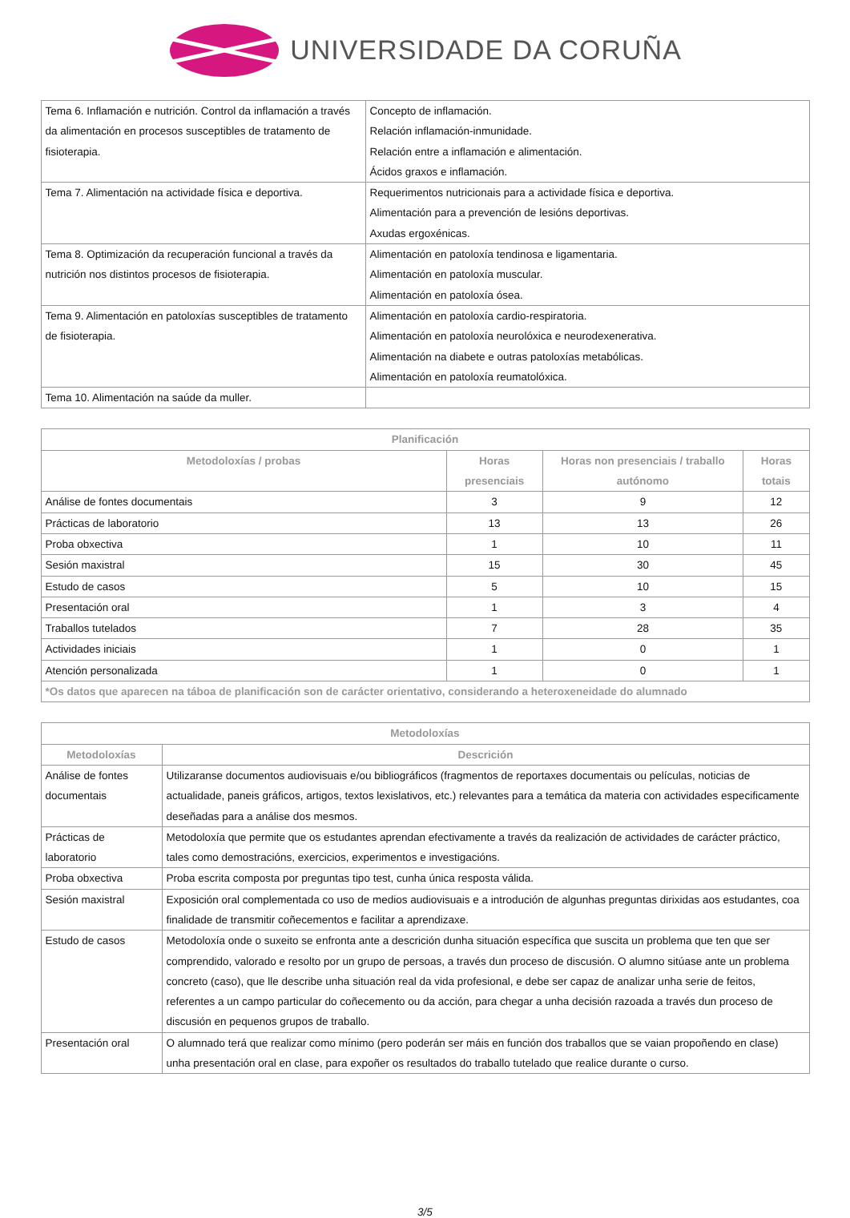UNIVERSIDADE DA CORUÑA
| Tema 6. Inflamación e nutrición. Control da inflamación a través da alimentación en procesos susceptibles de tratamento de fisioterapia. | Concepto de inflamación. Relación inflamación-inmunidade. Relación entre a inflamación e alimentación. Ácidos graxos e inflamación. |
| Tema 7. Alimentación na actividade física e deportiva. | Requerimentos nutricionais para a actividade física e deportiva. Alimentación para a prevención de lesións deportivas. Axudas ergoxénicas. |
| Tema 8. Optimización da recuperación funcional a través da nutrición nos distintos procesos de fisioterapia. | Alimentación en patoloxía tendinosa e ligamentaria. Alimentación en patoloxía muscular. Alimentación en patoloxía ósea. |
| Tema 9. Alimentación en patoloxías susceptibles de tratamento de fisioterapia. | Alimentación en patoloxía cardio-respiratoria. Alimentación en patoloxía neurolóxica e neurodexenerativa. Alimentación na diabete e outras patoloxías metabólicas. Alimentación en patoloxía reumatolóxica. |
| Tema 10. Alimentación na saúde da muller. | |
| Planificación | | | |
| --- | --- | --- | --- |
| Metodoloxías / probas | Horas presenciais | Horas non presenciais / traballo autónomo | Horas totais |
| Análise de fontes documentais | 3 | 9 | 12 |
| Prácticas de laboratorio | 13 | 13 | 26 |
| Proba obxectiva | 1 | 10 | 11 |
| Sesión maxistral | 15 | 30 | 45 |
| Estudo de casos | 5 | 10 | 15 |
| Presentación oral | 1 | 3 | 4 |
| Traballos tutelados | 7 | 28 | 35 |
| Actividades iniciais | 1 | 0 | 1 |
| Atención personalizada | 1 | 0 | 1 |
| *Os datos que aparecen na táboa de planificación son de carácter orientativo, considerando a heteroxeneidade do alumnado | | | |
| Metodoloxías | |
| --- | --- |
| Metodoloxías | Descrición |
| Análise de fontes documentais | Utilizaranse documentos audiovisuais e/ou bibliográficos (fragmentos de reportaxes documentais ou películas, noticias de actualidade, paneis gráficos, artigos, textos lexislativos, etc.) relevantes para a temática da materia con actividades especificamente deseñadas para a análise dos mesmos. |
| Prácticas de laboratorio | Metodoloxía que permite que os estudantes aprendan efectivamente a través da realización de actividades de carácter práctico, tales como demostracións, exercicios, experimentos e investigacións. |
| Proba obxectiva | Proba escrita composta por preguntas tipo test, cunha única resposta válida. |
| Sesión maxistral | Exposición oral complementada co uso de medios audiovisuais e a introdución de algunhas preguntas dirixidas aos estudantes, coa finalidade de transmitir coñecementos e facilitar a aprendizaxe. |
| Estudo de casos | Metodoloxía onde o suxeito se enfronta ante a descrición dunha situación específica que suscita un problema que ten que ser comprendido, valorado e resolto por un grupo de persoas, a través dun proceso de discusión. O alumno sitúase ante un problema concreto (caso), que lle describe unha situación real da vida profesional, e debe ser capaz de analizar unha serie de feitos, referentes a un campo particular do coñecemento ou da acción, para chegar a unha decisión razoada a través dun proceso de discusión en pequenos grupos de traballo. |
| Presentación oral | O alumnado terá que realizar como mínimo (pero poderán ser máis en función dos traballos que se vaian propoñendo en clase) unha presentación oral en clase, para expoñer os resultados do traballo tutelado que realice durante o curso. |
3/5